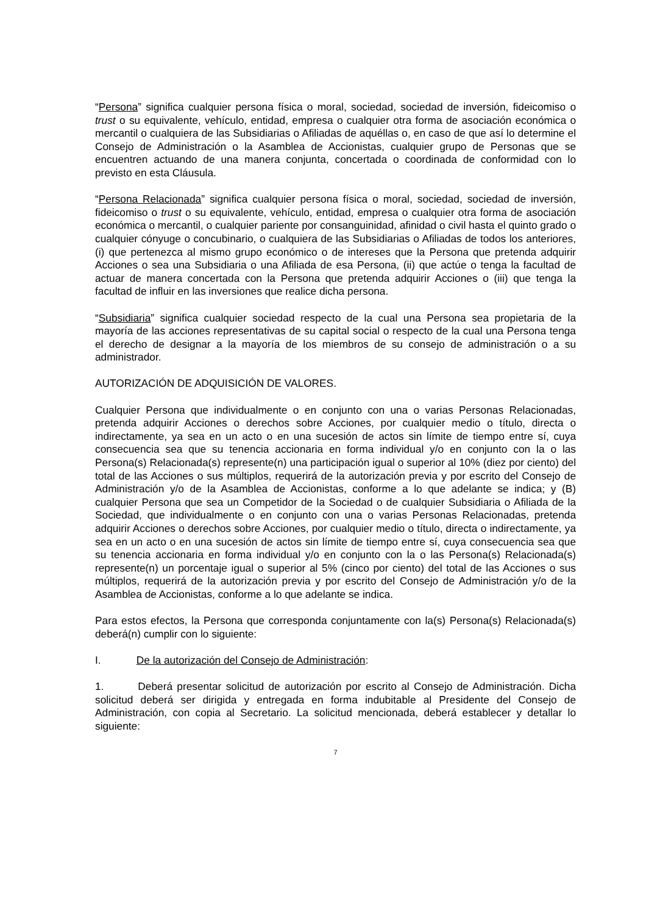“Persona” significa cualquier persona física o moral, sociedad, sociedad de inversión, fideicomiso o trust o su equivalente, vehículo, entidad, empresa o cualquier otra forma de asociación económica o mercantil o cualquiera de las Subsidiarias o Afiliadas de aquéllas o, en caso de que así lo determine el Consejo de Administración o la Asamblea de Accionistas, cualquier grupo de Personas que se encuentren actuando de una manera conjunta, concertada o coordinada de conformidad con lo previsto en esta Cláusula.
“Persona Relacionada” significa cualquier persona física o moral, sociedad, sociedad de inversión, fideicomiso o trust o su equivalente, vehículo, entidad, empresa o cualquier otra forma de asociación económica o mercantil, o cualquier pariente por consanguinidad, afinidad o civil hasta el quinto grado o cualquier cónyuge o concubinario, o cualquiera de las Subsidiarias o Afiliadas de todos los anteriores, (i) que pertenezca al mismo grupo económico o de intereses que la Persona que pretenda adquirir Acciones o sea una Subsidiaria o una Afiliada de esa Persona, (ii) que actúe o tenga la facultad de actuar de manera concertada con la Persona que pretenda adquirir Acciones o (iii) que tenga la facultad de influir en las inversiones que realice dicha persona.
“Subsidiaria” significa cualquier sociedad respecto de la cual una Persona sea propietaria de la mayoría de las acciones representativas de su capital social o respecto de la cual una Persona tenga el derecho de designar a la mayoría de los miembros de su consejo de administración o a su administrador.
AUTORIZACIÓN DE ADQUISICIÓN DE VALORES.
Cualquier Persona que individualmente o en conjunto con una o varias Personas Relacionadas, pretenda adquirir Acciones o derechos sobre Acciones, por cualquier medio o título, directa o indirectamente, ya sea en un acto o en una sucesión de actos sin límite de tiempo entre sí, cuya consecuencia sea que su tenencia accionaria en forma individual y/o en conjunto con la o las Persona(s) Relacionada(s) represente(n) una participación igual o superior al 10% (diez por ciento) del total de las Acciones o sus múltiplos, requerirá de la autorización previa y por escrito del Consejo de Administración y/o de la Asamblea de Accionistas, conforme a lo que adelante se indica; y (B) cualquier Persona que sea un Competidor de la Sociedad o de cualquier Subsidiaria o Afiliada de la Sociedad, que individualmente o en conjunto con una o varias Personas Relacionadas, pretenda adquirir Acciones o derechos sobre Acciones, por cualquier medio o título, directa o indirectamente, ya sea en un acto o en una sucesión de actos sin límite de tiempo entre sí, cuya consecuencia sea que su tenencia accionaria en forma individual y/o en conjunto con la o las Persona(s) Relacionada(s) represente(n) un porcentaje igual o superior al 5% (cinco por ciento) del total de las Acciones o sus múltiplos, requerirá de la autorización previa y por escrito del Consejo de Administración y/o de la Asamblea de Accionistas, conforme a lo que adelante se indica.
Para estos efectos, la Persona que corresponda conjuntamente con la(s) Persona(s) Relacionada(s) deberá(n) cumplir con lo siguiente:
I. De la autorización del Consejo de Administración:
1. Deberá presentar solicitud de autorización por escrito al Consejo de Administración. Dicha solicitud deberá ser dirigida y entregada en forma indubitable al Presidente del Consejo de Administración, con copia al Secretario. La solicitud mencionada, deberá establecer y detallar lo siguiente:
7